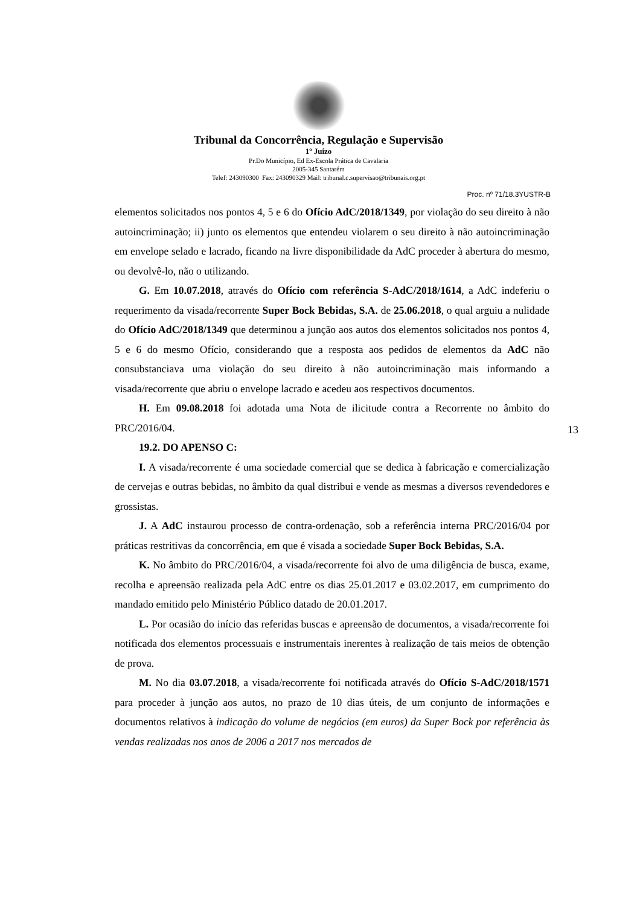Tribunal da Concorrência, Regulação e Supervisão
1º Juízo
Pr.Do Município, Ed Ex-Escola Prática de Cavalaria
2005-345 Santarém
Telef: 243090300 Fax: 243090329 Mail: tribunal.c.supervisao@tribunais.org.pt
Proc. nº 71/18.3YUSTR-B
elementos solicitados nos pontos 4, 5 e 6 do Ofício AdC/2018/1349, por violação do seu direito à não autoincriminação; ii) junto os elementos que entendeu violarem o seu direito à não autoincriminação em envelope selado e lacrado, ficando na livre disponibilidade da AdC proceder à abertura do mesmo, ou devolvê-lo, não o utilizando.
G. Em 10.07.2018, através do Ofício com referência S-AdC/2018/1614, a AdC indeferiu o requerimento da visada/recorrente Super Bock Bebidas, S.A. de 25.06.2018, o qual arguiu a nulidade do Ofício AdC/2018/1349 que determinou a junção aos autos dos elementos solicitados nos pontos 4, 5 e 6 do mesmo Ofício, considerando que a resposta aos pedidos de elementos da AdC não consubstanciava uma violação do seu direito à não autoincriminação mais informando a visada/recorrente que abriu o envelope lacrado e acedeu aos respectivos documentos.
H. Em 09.08.2018 foi adotada uma Nota de ilicitude contra a Recorrente no âmbito do PRC/2016/04.
19.2. DO APENSO C:
I. A visada/recorrente é uma sociedade comercial que se dedica à fabricação e comercialização de cervejas e outras bebidas, no âmbito da qual distribui e vende as mesmas a diversos revendedores e grossistas.
J. A AdC instaurou processo de contra-ordenação, sob a referência interna PRC/2016/04 por práticas restritivas da concorrência, em que é visada a sociedade Super Bock Bebidas, S.A.
K. No âmbito do PRC/2016/04, a visada/recorrente foi alvo de uma diligência de busca, exame, recolha e apreensão realizada pela AdC entre os dias 25.01.2017 e 03.02.2017, em cumprimento do mandado emitido pelo Ministério Público datado de 20.01.2017.
L. Por ocasião do início das referidas buscas e apreensão de documentos, a visada/recorrente foi notificada dos elementos processuais e instrumentais inerentes à realização de tais meios de obtenção de prova.
M. No dia 03.07.2018, a visada/recorrente foi notificada através do Ofício S-AdC/2018/1571 para proceder à junção aos autos, no prazo de 10 dias úteis, de um conjunto de informações e documentos relativos à indicação do volume de negócios (em euros) da Super Bock por referência às vendas realizadas nos anos de 2006 a 2017 nos mercados de
13